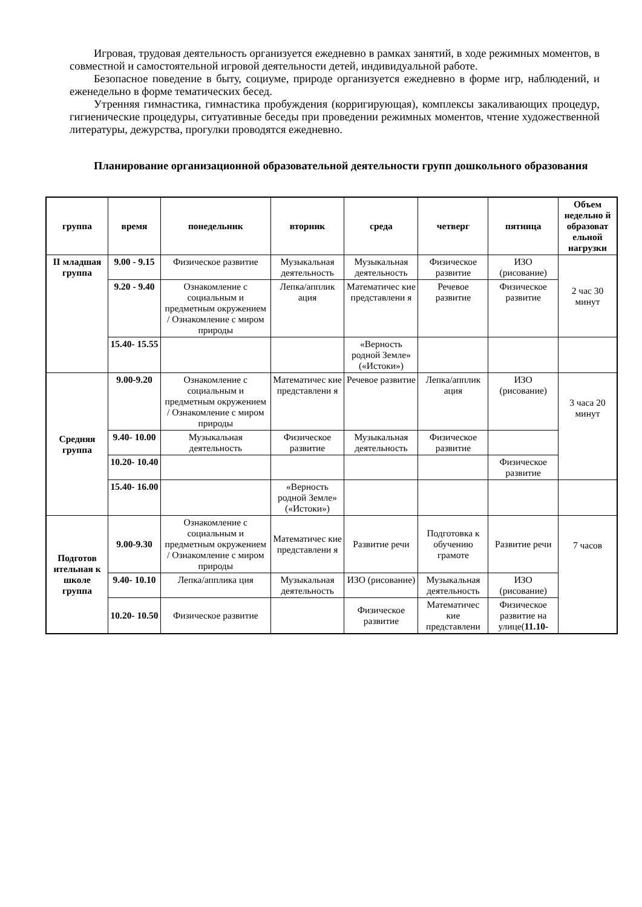Игровая, трудовая деятельность организуется ежедневно в рамках занятий, в ходе режимных моментов, в совместной и самостоятельной игровой деятельности детей, индивидуальной работе.
Безопасное поведение в быту, социуме, природе организуется ежедневно в форме игр, наблюдений, и еженедельно в форме тематических бесед.
Утренняя гимнастика, гимнастика пробуждения (корригирующая), комплексы закаливающих процедур, гигиенические процедуры, ситуативные беседы при проведении режимных моментов, чтение художественной литературы, дежурства, прогулки проводятся ежедневно.
Планирование организационной образовательной деятельности групп дошкольного образования
| группа | время | понедельник | вторник | среда | четверг | пятница | Объем недельно й образоват ельной нагрузки |
| --- | --- | --- | --- | --- | --- | --- | --- |
| II младшая группа | 9.00 - 9.15 | Физическое развитие | Музыкальная деятельность | Музыкальная деятельность | Физическое развитие | ИЗО (рисование) | 2 час 30 минут |
| | 9.20 - 9.40 | Ознакомление с социальным и предметным окружением / Ознакомление с миром природы | Лепка/апплик ация | Математичес кие представлени я | Речевое развитие | Физическое развитие | |
| | 15.40- 15.55 | | | «Верность родной Земле» («Истоки») | | | |
| Средняя группа | 9.00-9.20 | Ознакомление с социальным и предметным окружением / Ознакомление с миром природы | Математичес кие представлени я | Речевое развитие | Лепка/апплик ация | ИЗО (рисование) | 3 часа 20 минут |
| | 9.40- 10.00 | Музыкальная деятельность | Физическое развитие | Музыкальная деятельность | Физическое развитие | | |
| | 10.20- 10.40 | | | | | Физическое развитие | |
| | 15.40- 16.00 | | «Верность родной Земле» («Истоки») | | | | |
| Подготов ительная к школе группа | 9.00-9.30 | Ознакомление с социальным и предметным окружением / Ознакомление с миром природы | Математичес кие представлени я | Развитие речи | Подготовка к обучению грамоте | Развитие речи | 7 часов |
| | 9.40- 10.10 | Лепка/апплика ция | Музыкальная деятельность | ИЗО (рисование) | Музыкальная деятельность | ИЗО (рисование) | |
| | 10.20- 10.50 | Физическое развитие | | Физическое развитие | Математичес кие представлени | Физическое развитие на улице( 11.10- | |